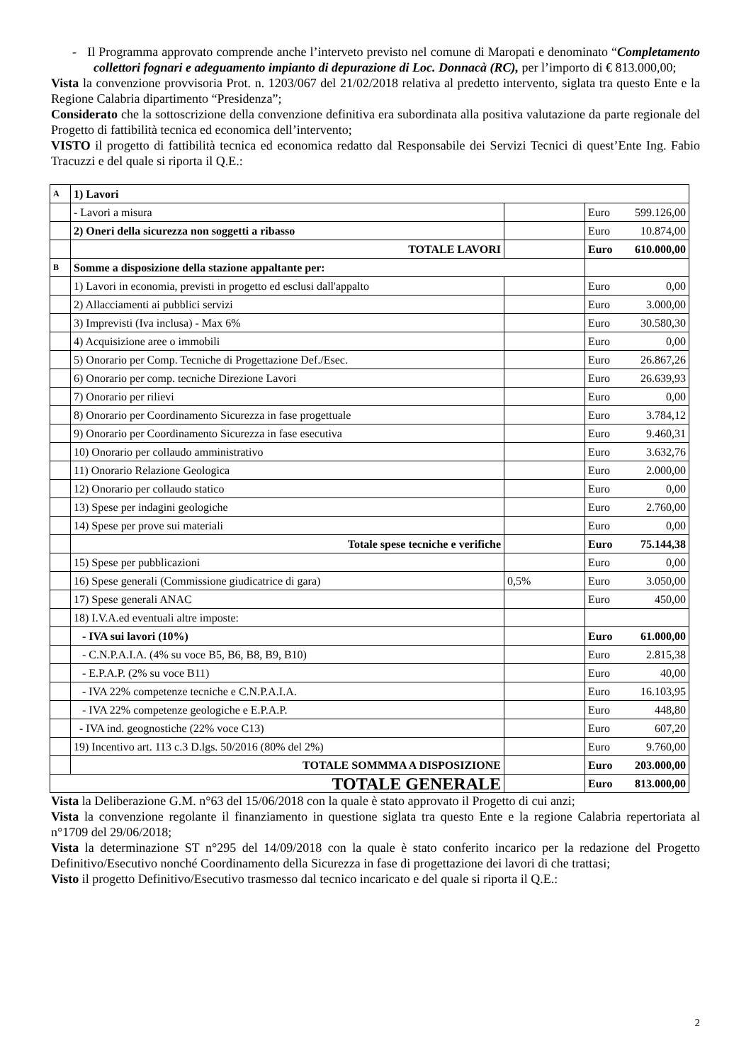- Il Programma approvato comprende anche l’interveto previsto nel comune di Maropati e denominato “Completamento collettori fognari e adeguamento impianto di depurazione di Loc. Donnacà (RC), per l’importo di € 813.000,00;
Vista la convenzione provvisoria Prot. n. 1203/067 del 21/02/2018 relativa al predetto intervento, siglata tra questo Ente e la Regione Calabria dipartimento “Presidenza”;
Considerato che la sottoscrizione della convenzione definitiva era subordinata alla positiva valutazione da parte regionale del Progetto di fattibilità tecnica ed economica dell’intervento;
VISTO il progetto di fattibilità tecnica ed economica redatto dal Responsabile dei Servizi Tecnici di quest’Ente Ing. Fabio Tracuzzi e del quale si riporta il Q.E.:
| A | 1) Lavori | | | |
| | - Lavori a misura | | Euro | 599.126,00 |
| | 2) Oneri della sicurezza non soggetti a ribasso | | Euro | 10.874,00 |
| | TOTALE LAVORI | | Euro | 610.000,00 |
| B | Somme a disposizione della stazione appaltante per: | | | |
| | 1) Lavori in economia, previsti in progetto ed esclusi dall'appalto | | Euro | 0,00 |
| | 2) Allacciamenti ai pubblici servizi | | Euro | 3.000,00 |
| | 3) Imprevisti (Iva inclusa) - Max 6% | | Euro | 30.580,30 |
| | 4) Acquisizione aree o immobili | | Euro | 0,00 |
| | 5) Onorario per Comp. Tecniche di Progettazione Def./Esec. | | Euro | 26.867,26 |
| | 6) Onorario per comp. tecniche Direzione Lavori | | Euro | 26.639,93 |
| | 7) Onorario per rilievi | | Euro | 0,00 |
| | 8) Onorario per Coordinamento Sicurezza in fase progettuale | | Euro | 3.784,12 |
| | 9) Onorario per Coordinamento Sicurezza in fase esecutiva | | Euro | 9.460,31 |
| | 10) Onorario per collaudo amministrativo | | Euro | 3.632,76 |
| | 11) Onorario Relazione Geologica | | Euro | 2.000,00 |
| | 12) Onorario per collaudo statico | | Euro | 0,00 |
| | 13) Spese per indagini geologiche | | Euro | 2.760,00 |
| | 14) Spese per prove sui materiali | | Euro | 0,00 |
| | Totale spese tecniche e verifiche | | Euro | 75.144,38 |
| | 15) Spese per pubblicazioni | | Euro | 0,00 |
| | 16) Spese generali (Commissione giudicatrice di gara) | 0,5% | Euro | 3.050,00 |
| | 17) Spese generali ANAC | | Euro | 450,00 |
| | 18) I.V.A.ed eventuali altre imposte: | | | |
| | - IVA sui lavori (10%) | | Euro | 61.000,00 |
| | - C.N.P.A.I.A. (4% su voce B5, B6, B8, B9, B10) | | Euro | 2.815,38 |
| | - E.P.A.P. (2% su voce B11) | | Euro | 40,00 |
| | - IVA 22% competenze tecniche e C.N.P.A.I.A. | | Euro | 16.103,95 |
| | - IVA 22% competenze geologiche e E.P.A.P. | | Euro | 448,80 |
| | - IVA ind. geognostiche (22% voce C13) | | Euro | 607,20 |
| | 19) Incentivo art. 113 c.3 D.lgs. 50/2016 (80% del 2%) | | Euro | 9.760,00 |
| | TOTALE SOMMMA A DISPOSIZIONE | | Euro | 203.000,00 |
| TOTALE GENERALE | | | Euro | 813.000,00 |
Vista la Deliberazione G.M. n°63 del 15/06/2018 con la quale è stato approvato il Progetto di cui anzi;
Vista la convenzione regolante il finanziamento in questione siglata tra questo Ente e la regione Calabria repertoriata al n°1709 del 29/06/2018;
Vista la determinazione ST n°295 del 14/09/2018 con la quale è stato conferito incarico per la redazione del Progetto Definitivo/Esecutivo nonché Coordinamento della Sicurezza in fase di progettazione dei lavori di che trattasi;
Visto il progetto Definitivo/Esecutivo trasmesso dal tecnico incaricato e del quale si riporta il Q.E.:
2